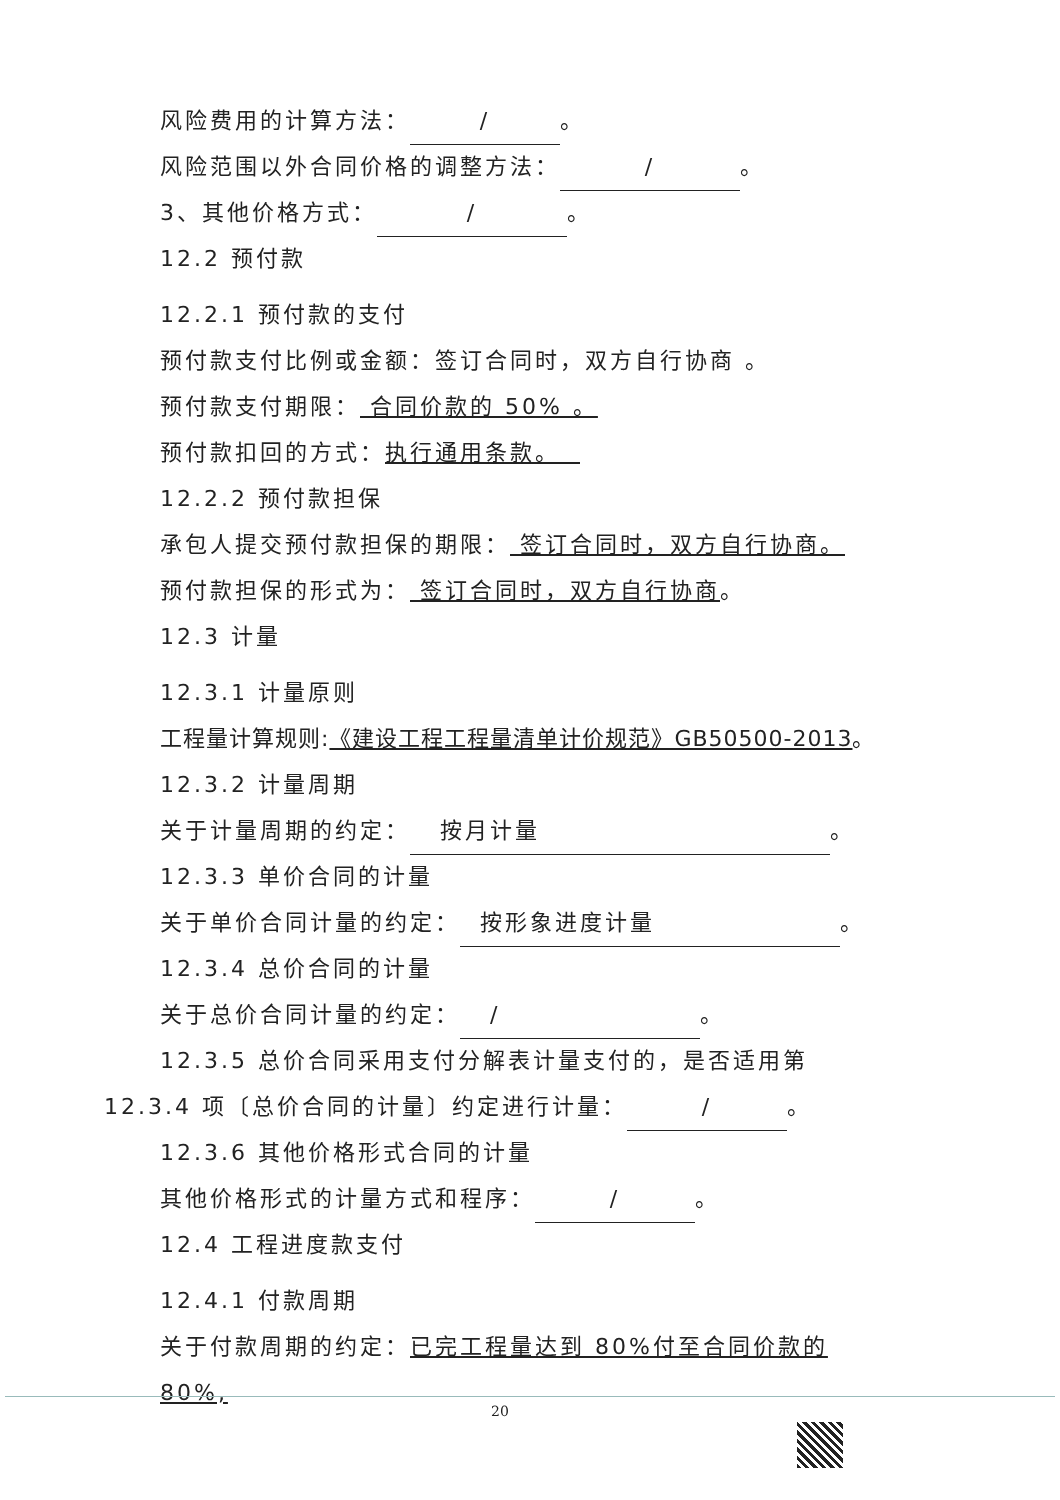风险费用的计算方法： / 。
风险范围以外合同价格的调整方法： / 。
3、其他价格方式： / 。
12.2 预付款
12.2.1 预付款的支付
预付款支付比例或金额：签订合同时，双方自行协商 。
预付款支付期限： 合同价款的 50% 。
预付款扣回的方式：执行通用条款。
12.2.2 预付款担保
承包人提交预付款担保的期限： 签订合同时，双方自行协商。
预付款担保的形式为： 签订合同时，双方自行协商。
12.3 计量
12.3.1 计量原则
工程量计算规则:《建设工程工程量清单计价规范》GB50500-2013。
12.3.2 计量周期
关于计量周期的约定： 按月计量 。
12.3.3 单价合同的计量
关于单价合同计量的约定： 按形象进度计量 。
12.3.4 总价合同的计量
关于总价合同计量的约定： / 。
12.3.5 总价合同采用支付分解表计量支付的，是否适用第
12.3.4 项〔总价合同的计量〕约定进行计量： / 。
12.3.6 其他价格形式合同的计量
其他价格形式的计量方式和程序： / 。
12.4 工程进度款支付
12.4.1 付款周期
关于付款周期的约定：已完工程量达到 80%付至合同价款的 80%,
20